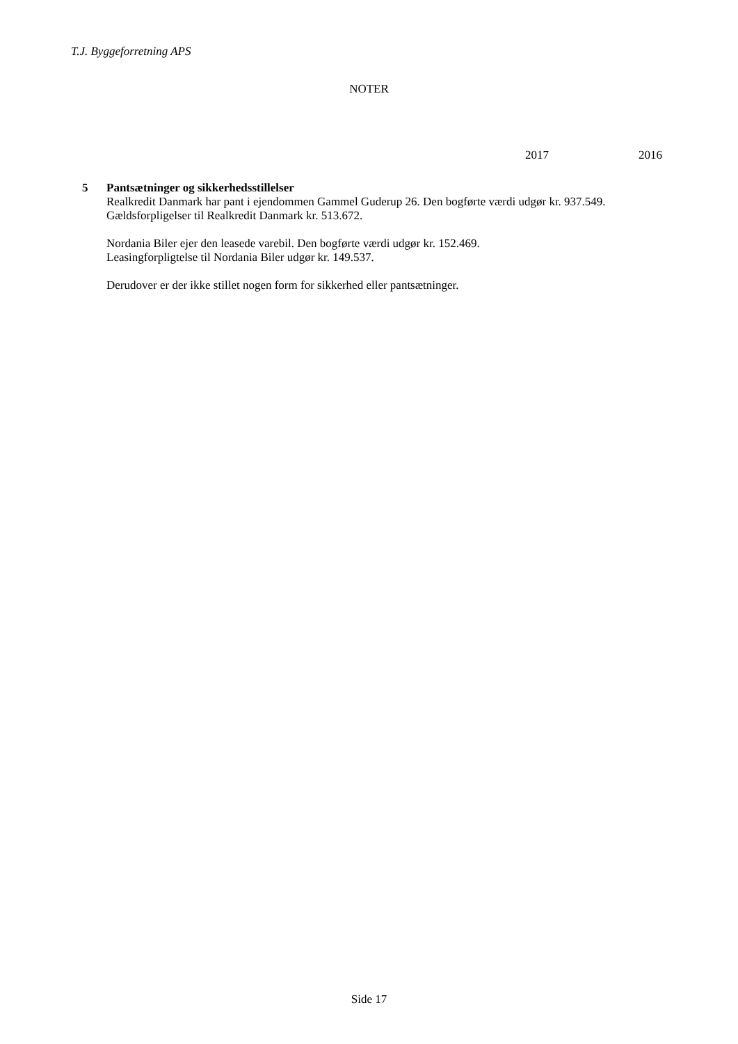T.J. Byggeforretning APS
NOTER
2017 2016
5
Pantsætninger og sikkerhedsstillelser
Realkredit Danmark har pant i ejendommen Gammel Guderup 26. Den bogførte værdi udgør kr. 937.549. Gældsforpligelser til Realkredit Danmark kr. 513.672.
Nordania Biler ejer den leasede varebil. Den bogførte værdi udgør kr. 152.469.
Leasingforpligtelse til Nordania Biler udgør kr. 149.537.
Derudover er der ikke stillet nogen form for sikkerhed eller pantsætninger.
Side 17